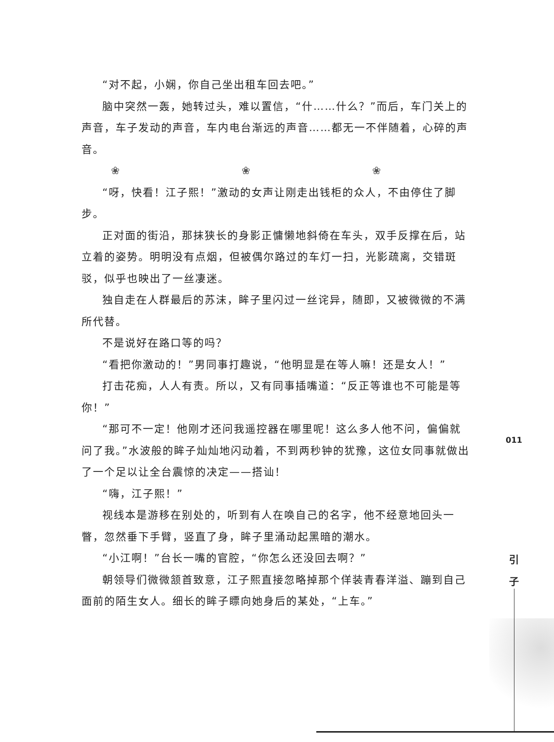“对不起，小娴，你自己坐出租车回去吧。”
脑中突然一轰，她转过头，难以置信，“什……什么？”而后，车门关上的声音，车子发动的声音，车内电台渐远的声音……都无一不伴随着，心碎的声音。
❀ ❀ ❀
“呀，快看！江子熙！”激动的女声让刚走出钱柜的众人，不由停住了脚步。
正对面的街沿，那抹狭长的身影正慵懒地斜倚在车头，双手反撑在后，站立着的姿势。明明没有点烟，但被偶尔路过的车灯一扫，光影疏离，交错斑驳，似乎也映出了一丝凄迷。
独自走在人群最后的苏沫，眸子里闪过一丝诧异，随即，又被微微的不满所代替。
不是说好在路口等的吗？
“看把你激动的！”男同事打趣说，“他明显是在等人嘛！还是女人！”
打击花痴，人人有责。所以，又有同事插嘴道：“反正等谁也不可能是等你！”
“那可不一定！他刚才还问我遥控器在哪里呢！这么多人他不问，偏偏就问了我。”水波般的眸子灿灿地闪动着，不到两秒钟的犹豫，这位女同事就做出了一个足以让全台震惊的决定——搭讪！
“嗨，江子熙！”
视线本是游移在别处的，听到有人在唤自己的名字，他不经意地回头一瞥，忽然垂下手臂，竖直了身，眸子里涌动起黑暗的潮水。
“小江啊！”台长一嘴的官腔，“你怎么还没回去啊？”
朝领导们微微颔首致意，江子熙直接忽略掉那个佯装青春洋溢、蹦到自己面前的陌生女人。细长的眸子瞟向她身后的某处，“上车。”
011
引
子